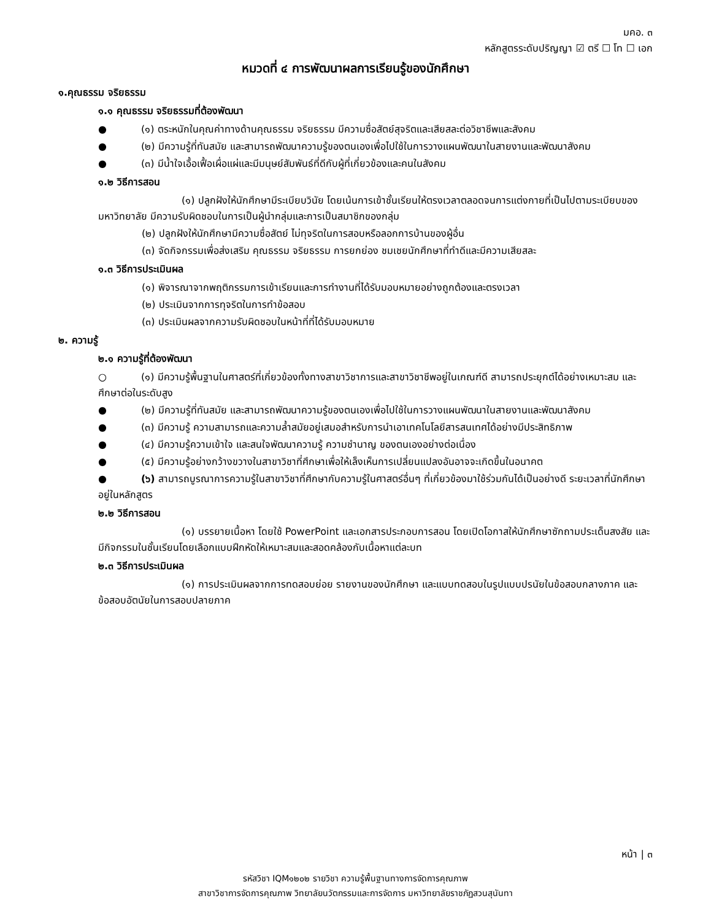มคอ. ๓
หลักสูตรระดับปริญญา ☑ ตรี ☐ โท ☐ เอก
หมวดที่ ๔ การพัฒนาผลการเรียนรู้ของนักศึกษา
๑.คุณธรรม จริยธรรม
๑.๑ คุณธรรม จริยธรรมที่ต้องพัฒนา
● (๑) ตระหนักในคุณค่าทางด้านคุณธรรม จริยธรรม มีความซื่อสัตย์สุจริตและเสียสละต่อวิชาชีพและสังคม
● (๒) มีความรู้ที่ทันสมัย และสามารถพัฒนาความรู้ของตนเองเพื่อไปใช้ในการวางแผนพัฒนาในสายงานและพัฒนาสังคม
● (๓) มีน้ำใจเอื้อเฟื้อเผื่อแผ่และมีมนุษย์สัมพันธ์ที่ดีกับผู้ที่เกี่ยวข้องและคนในสังคม
๑.๒ วิธีการสอน
(๑) ปลูกฝังให้นักศึกษามีระเบียบวินัย โดยเน้นการเข้าชั้นเรียนให้ตรงเวลาตลอดจนการแต่งกายที่เป็นไปตามระเบียบของมหาวิทยาลัย มีความรับผิดชอบในการเป็นผู้นำกลุ่มและการเป็นสมาชิกของกลุ่ม
(๒) ปลูกฝังให้นักศึกษามีความซื่อสัตย์ ไม่ทุจริตในการสอบหรือลอกการบ้านของผู้อื่น
(๓) จัดกิจกรรมเพื่อส่งเสริม คุณธรรม จริยธรรม การยกย่อง ชมเชยนักศึกษาที่ทำดีและมีความเสียสละ
๑.๓ วิธีการประเมินผล
(๑) พิจารณาจากพฤติกรรมการเข้าเรียนและการทำงานที่ได้รับมอบหมายอย่างถูกต้องและตรงเวลา
(๒) ประเมินจากการทุจริตในการทำข้อสอบ
(๓) ประเมินผลจากความรับผิดชอบในหน้าที่ที่ได้รับมอบหมาย
๒. ความรู้
๒.๑ ความรู้ที่ต้องพัฒนา
○ (๑) มีความรู้พื้นฐานในศาสตร์ที่เกี่ยวข้องทั้งทางสาขาวิชาการและสาขาวิชาชีพอยู่ในเกณฑ์ดี สามารถประยุกต์ได้อย่างเหมาะสม และศึกษาต่อในระดับสูง
● (๒) มีความรู้ที่ทันสมัย และสามารถพัฒนาความรู้ของตนเองเพื่อไปใช้ในการวางแผนพัฒนาในสายงานและพัฒนาสังคม
● (๓) มีความรู้ ความสามารถและความล้ำสมัยอยู่เสมอสำหรับการนำเอาเทคโนโลยีสารสนเทศได้อย่างมีประสิทธิภาพ
● (๔) มีความรู้ความเข้าใจ และสนใจพัฒนาความรู้ ความชำนาญ ของตนเองอย่างต่อเนื่อง
● (๕) มีความรู้อย่างกว้างขวางในสาขาวิชาที่ศึกษาเพื่อให้เล็งเห็นการเปลี่ยนแปลงอันอาจจะเกิดขึ้นในอนาคต
● (๖) สามารถบูรณาการความรู้ในสาขาวิชาที่ศึกษากับความรู้ในศาสตร์อื่นๆ ที่เกี่ยวข้องมาใช้ร่วมกันได้เป็นอย่างดี ระยะเวลาที่นักศึกษาอยู่ในหลักสูตร
๒.๒ วิธีการสอน
(๑) บรรยายเนื้อหา โดยใช้ PowerPoint และเอกสารประกอบการสอน โดยเปิดโอกาสให้นักศึกษาซักถามประเด็นสงสัย และมีกิจกรรมในชั้นเรียนโดยเลือกแบบฝึกหัดให้เหมาะสมและสอดคล้องกับเนื้อหาแต่ละบท
๒.๓ วิธีการประเมินผล
(๑) การประเมินผลจากการทดสอบย่อย รายงานของนักศึกษา และแบบทดสอบในรูปแบบปรนัยในข้อสอบกลางภาค และข้อสอบอัตนัยในการสอบปลายภาค
หน้า | ๓
รหัสวิชา IQM๑๒๐๒ รายวิชา ความรู้พื้นฐานทางการจัดการคุณภาพ
สาขาวิชาการจัดการคุณภาพ วิทยาลัยนวัตกรรมและการจัดการ มหาวิทยาลัยราชภัฏสวนสุนันทา